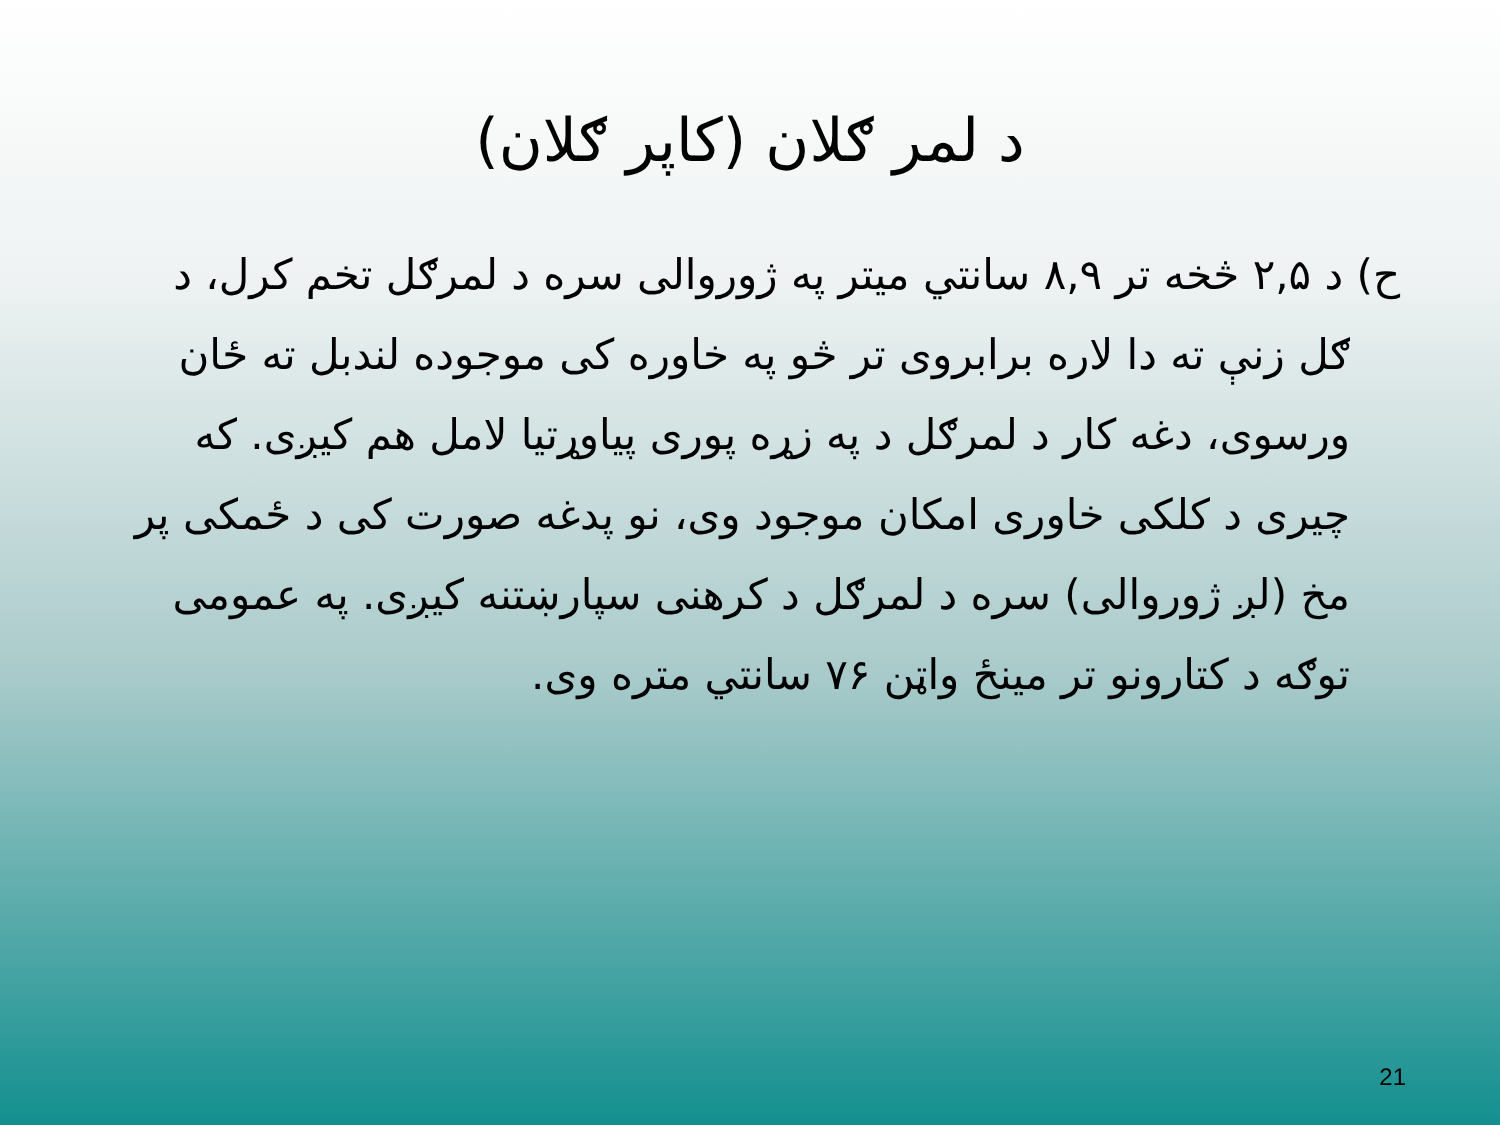د لمر ګلان (کاپر ګلان)
ح) د ۲,۵ څخه تر ۸,۹ سانتي میتر په ژوروالی سره د لمرګل تخم کرل، د ګل زنې ته دا لاره برابروی تر څو په خاوره کی موجوده لندبل ته ځان ورسوی، دغه کار د لمرګل د په زړه پوری پیاوړتیا لامل هم کیږی. که چیری د کلکی خاوری امکان موجود وی، نو پدغه صورت کی د ځمکی پر مخ (لږ ژوروالی) سره د لمرګل د کرهنی سپارښتنه کیږی. په عمومی توګه د کتارونو تر مینځ واټن ۷۶ سانتي متره وی.
21